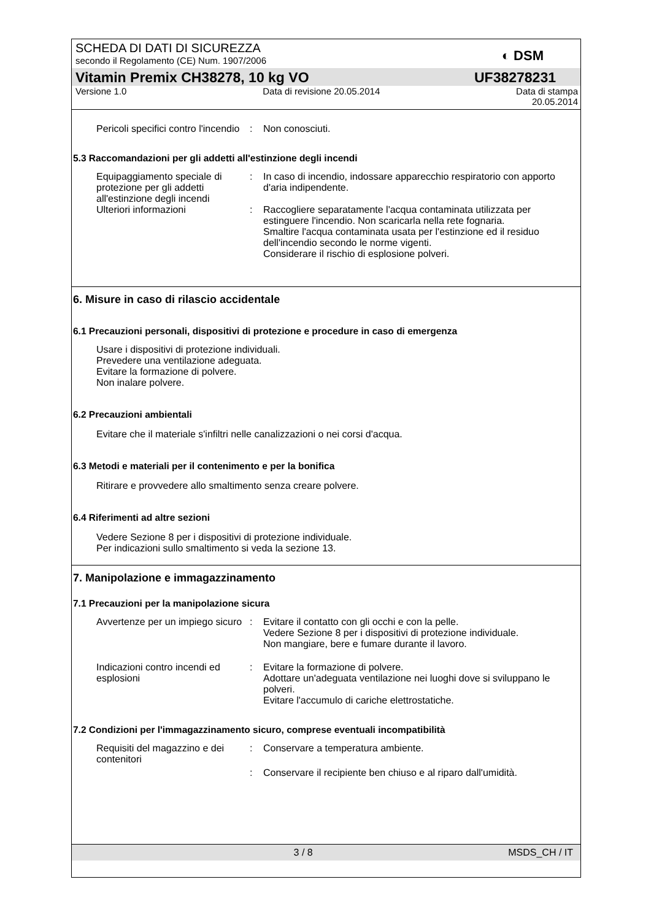SCHEDA DI DATI DI SICUREZZA
secondo il Regolamento (CE) Num. 1907/2006
◐ DSM
Vitamin Premix CH38278, 10 kg VO UF38278231
Versione 1.0 Data di revisione 20.05.2014 Data di stampa
20.05.2014
Pericoli specifici contro l'incendio
: Non conosciuti.
5.3 Raccomandazioni per gli addetti all'estinzione degli incendi
Equipaggiamento speciale di protezione per gli addetti all'estinzione degli incendi
: In caso di incendio, indossare apparecchio respiratorio con apporto d'aria indipendente.
Ulteriori informazioni : Raccogliere separatamente l'acqua contaminata utilizzata per estinguere l'incendio. Non scaricarla nella rete fognaria.
Smaltire l'acqua contaminata usata per l'estinzione ed il residuo dell'incendio secondo le norme vigenti.
Considerare il rischio di esplosione polveri.
6. Misure in caso di rilascio accidentale
6.1 Precauzioni personali, dispositivi di protezione e procedure in caso di emergenza
Usare i dispositivi di protezione individuali.
Prevedere una ventilazione adeguata.
Evitare la formazione di polvere.
Non inalare polvere.
6.2 Precauzioni ambientali
Evitare che il materiale s'infiltri nelle canalizzazioni o nei corsi d'acqua.
6.3 Metodi e materiali per il contenimento e per la bonifica
Ritirare e provvedere allo smaltimento senza creare polvere.
6.4 Riferimenti ad altre sezioni
Vedere Sezione 8 per i dispositivi di protezione individuale.
Per indicazioni sullo smaltimento si veda la sezione 13.
7. Manipolazione e immagazzinamento
7.1 Precauzioni per la manipolazione sicura
Avvertenze per un impiego sicuro
: Evitare il contatto con gli occhi e con la pelle.
Vedere Sezione 8 per i dispositivi di protezione individuale.
Non mangiare, bere e fumare durante il lavoro.
Indicazioni contro incendi ed esplosioni
: Evitare la formazione di polvere.
Adottare un'adeguata ventilazione nei luoghi dove si sviluppano le polveri.
Evitare l'accumulo di cariche elettrostatiche.
7.2 Condizioni per l'immagazzinamento sicuro, comprese eventuali incompatibilità
Requisiti del magazzino e dei contenitori
: Conservare a temperatura ambiente.
: Conservare il recipiente ben chiuso e al riparo dall'umidità.
3 / 8 MSDS_CH / IT